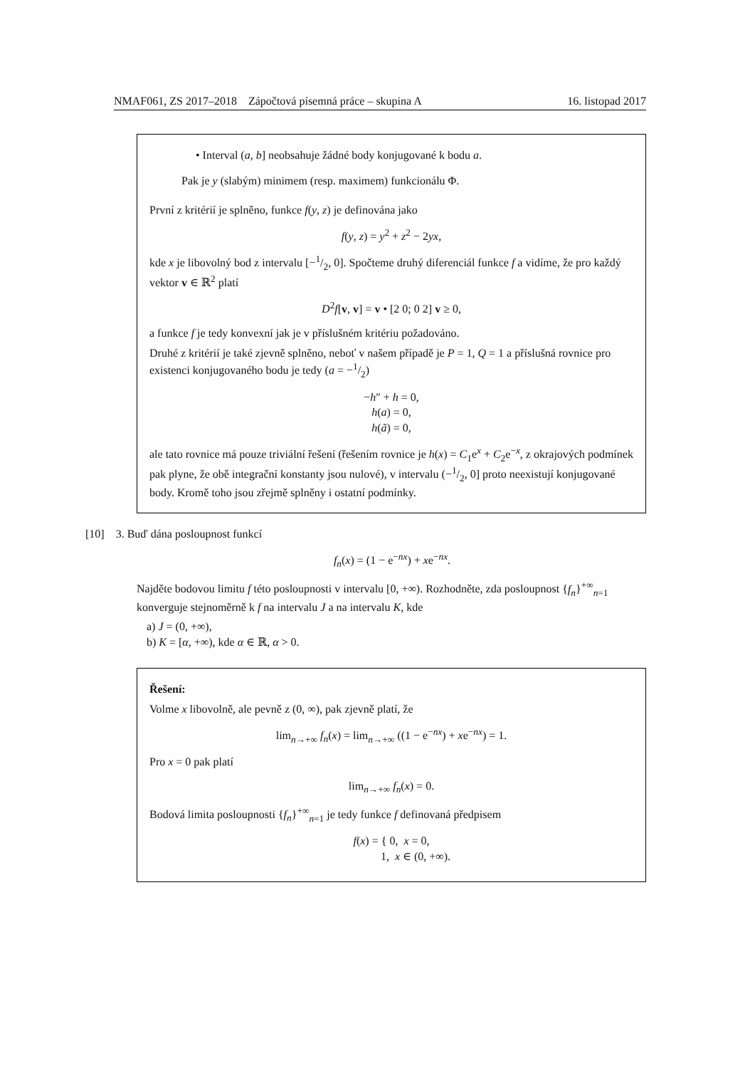NMAF061, ZS 2017–2018 Zápočtová písemná práce – skupina A 16. listopad 2017
• Interval (a, b] neobsahuje žádné body konjugované k bodu a.
Pak je y (slabým) minimem (resp. maximem) funkcionálu Φ.
První z kritérií je splněno, funkce f(y, z) je definována jako
f(y, z) = y<sup>2</sup> + z<sup>2</sup> − 2yx,
kde x je libovolný bod z intervalu [−1/2, 0]. Spočteme druhý diferenciál funkce f a vidíme, že pro každý vektor v ∈ ℝ<sup>2</sup> platí
D<sup>2</sup>f[v, v] = v • [2 0; 0 2] v ≥ 0,
a funkce f je tedy konvexní jak je v příslušném kritériu požadováno.
Druhé z kritérií je také zjevně splněno, neboť v našem případě je P = 1, Q = 1 a příslušná rovnice pro existenci konjugovaného bodu je tedy (a = −1/2)
−h″ + h = 0,
h(a) = 0,
h(ã) = 0,
ale tato rovnice má pouze triviální řešení (řešením rovnice je h(x) = C<sub>1</sub>e<sup>x</sup> + C<sub>2</sub>e<sup>−x</sup>, z okrajových podmínek pak plyne, že obě integrační konstanty jsou nulové), v intervalu (−1/2, 0] proto neexistují konjugované body. Kromě toho jsou zřejmě splněny i ostatní podmínky.
[10] 3. Buď dána posloupnost funkcí
f<sub>n</sub>(x) = (1 − e<sup>−nx</sup>) + xe<sup>−nx</sup>.
Najděte bodovou limitu f této posloupnosti v intervalu [0, +∞). Rozhodněte, zda posloupnost {f<sub>n</sub>}<sup>+∞</sup><sub>n=1</sub> konverguje stejnoměrně k f na intervalu J a na intervalu K, kde
a) J = (0, +∞),
b) K = [α, +∞), kde α ∈ ℝ, α > 0.
Řešení:
Volme x libovolně, ale pevně z (0, ∞), pak zjevně platí, že
lim<sub>n→+∞</sub> f<sub>n</sub>(x) = lim<sub>n→+∞</sub> ((1 − e<sup>−nx</sup>) + xe<sup>−nx</sup>) = 1.
Pro x = 0 pak platí
lim<sub>n→+∞</sub> f<sub>n</sub>(x) = 0.
Bodová limita posloupnosti {f<sub>n</sub>}<sup>+∞</sup><sub>n=1</sub> je tedy funkce f definovaná předpisem
f(x) = { 0, x = 0,
1, x ∈ (0, +∞).